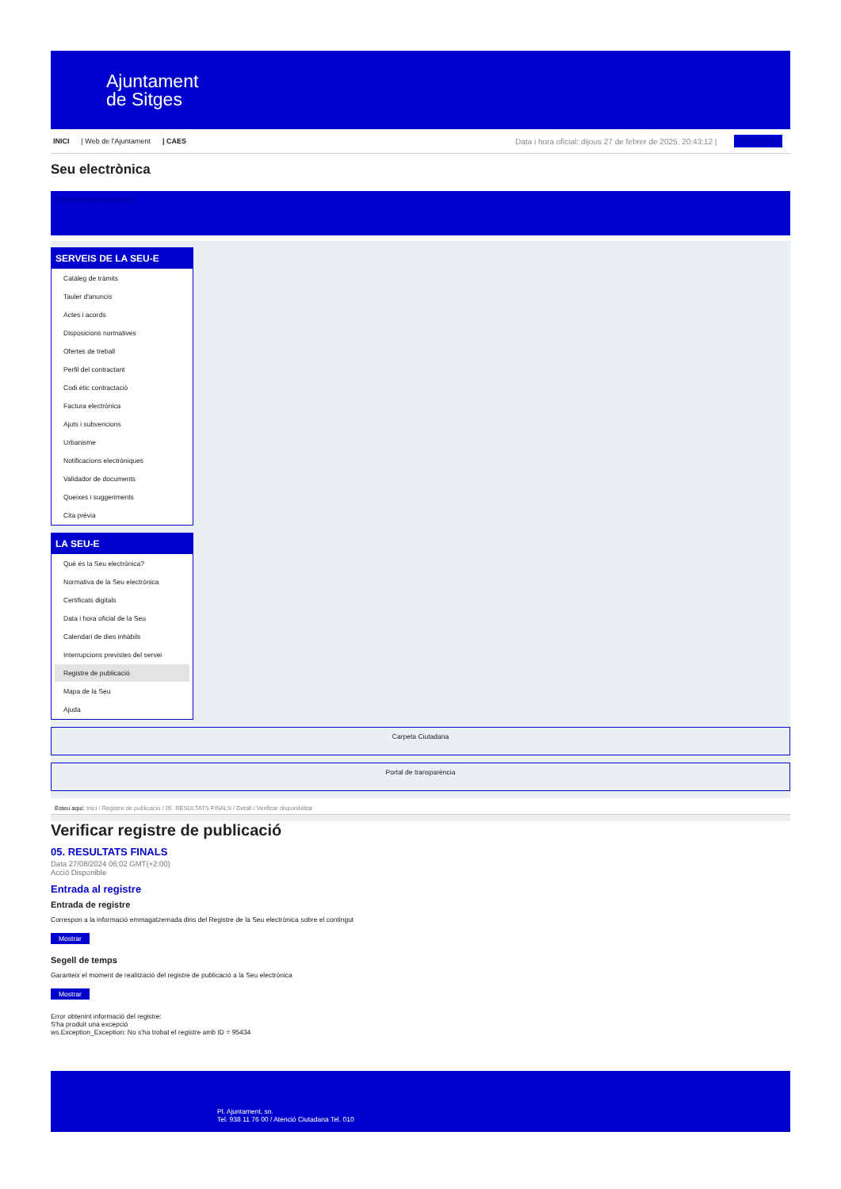Ajuntament
de Sitges
INICI | Web de l'Ajuntament | CAES Data i hora oficial: dijous 27 de febrer de 2025, 20:43:12 | Sincronitza
Seu electrònica
Obtenir còpia autèntica
SERVEIS DE LA SEU-E
Catàleg de tràmits
Tauler d'anuncis
Actes i acords
Disposicions normatives
Ofertes de treball
Perfil del contractant
Codi ètic contractació
Factura electrònica
Ajuts i subvencions
Urbanisme
Notificacions electròniques
Validador de documents
Queixes i suggeriments
Cita prèvia
LA SEU-E
Què és la Seu electrònica?
Normativa de la Seu electrònica
Certificats digitals
Data i hora oficial de la Seu
Calendari de dies inhàbils
Interrupcions previstes del servei
Registre de publicació
Mapa de la Seu
Ajuda
Carpeta Ciutadana
Portal de transparència
Esteu aquí: Inici / Registre de publicació / 05. RESULTATS FINALS / Detall / Verificar disponibilitat
Verificar registre de publicació
05. RESULTATS FINALS
Data 27/08/2024 06:02 GMT(+2:00)
Acció Disponible
Entrada al registre
Entrada de registre
Correspon a la informació emmagatzemada dins del Registre de la Seu electrònica sobre el contingut
Mostrar
Segell de temps
Garanteix el moment de realització del registre de publicació a la Seu electrònica
Mostrar
Error obtenint informació del registre:
S'ha produit una excepció
ws.Exception_Exception: No s'ha trobat el registre amb ID = 95434
Pl. Ajuntament, sn.
Tel. 938 11 76 00 / Atenció Ciutadana Tel. 010